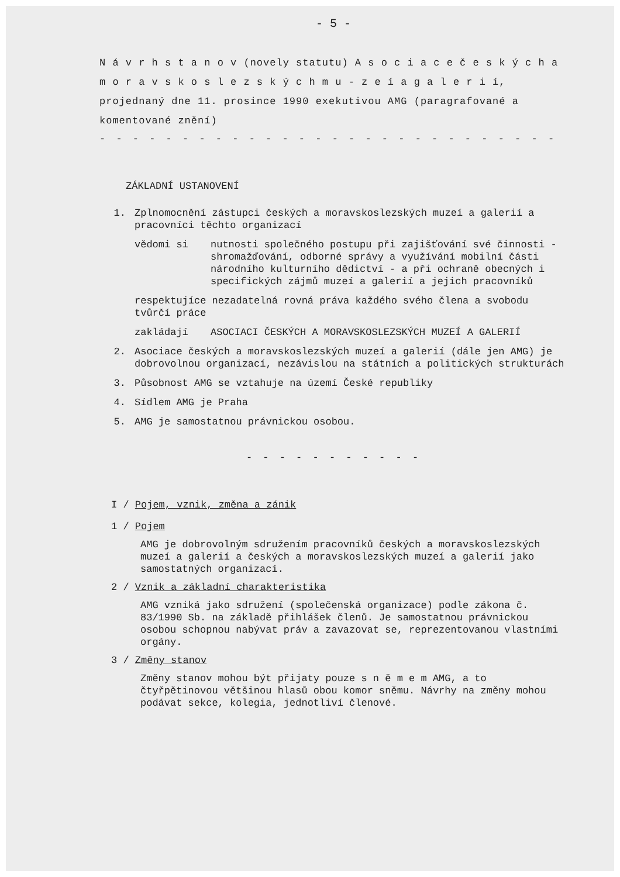- 5 -
N á v r h s t a n o v (novely statutu) A s o c i a c e č e s k ý c h a m o r a v s k o s l e z s k ý c h m u - z e í a g a l e r i í, projednaný dne 11. prosince 1990 exekutivou AMG (paragrafované a komentované znění)
- - - - - - - - - - - - - - - - - - - - - - - - - - - -
ZÁKLADNÍ USTANOVENÍ
1. Zplnomocnění zástupci českých a moravskoslezských muzeí a galerií a pracovníci těchto organizací
vědomi si nutnosti společného postupu při zajišťování své činnosti - shromažďování, odborné správy a využívání mobilní části národního kulturního dědictví - a při ochraně obecných i specifických zájmů muzeí a galerií a jejich pracovníků
respektujíce nezadatelná rovná práva každého svého člena a svobodu tvůrčí práce
zakládají ASOCIACI ČESKÝCH A MORAVSKOSLEZSKÝCH MUZEÍ A GALERIÍ
2. Asociace českých a moravskoslezských muzeí a galerií (dále jen AMG) je dobrovolnou organizací, nezávislou na státních a politických strukturách
3. Působnost AMG se vztahuje na území České republiky
4. Sídlem AMG je Praha
5. AMG je samostatnou právnickou osobou.
- - - - - - - - - - -
I / Pojem, vznik, změna a zánik
1 / Pojem
AMG je dobrovolným sdružením pracovníků českých a moravskoslezských muzeí a galerií a českých a moravskoslezských muzeí a galerií jako samostatných organizací.
2 / Vznik a základní charakteristika
AMG vzniká jako sdružení (společenská organizace) podle zákona č. 83/1990 Sb. na základě přihlášek členů. Je samostatnou právnickou osobou schopnou nabývat práv a zavazovat se, reprezentovanou vlastními orgány.
3 / Změny stanov
Změny stanov mohou být přijaty pouze s n ě m e m AMG, a to čtyřpětinovou většinou hlasů obou komor sněmu. Návrhy na změny mohou podávat sekce, kolegia, jednotliví členové.